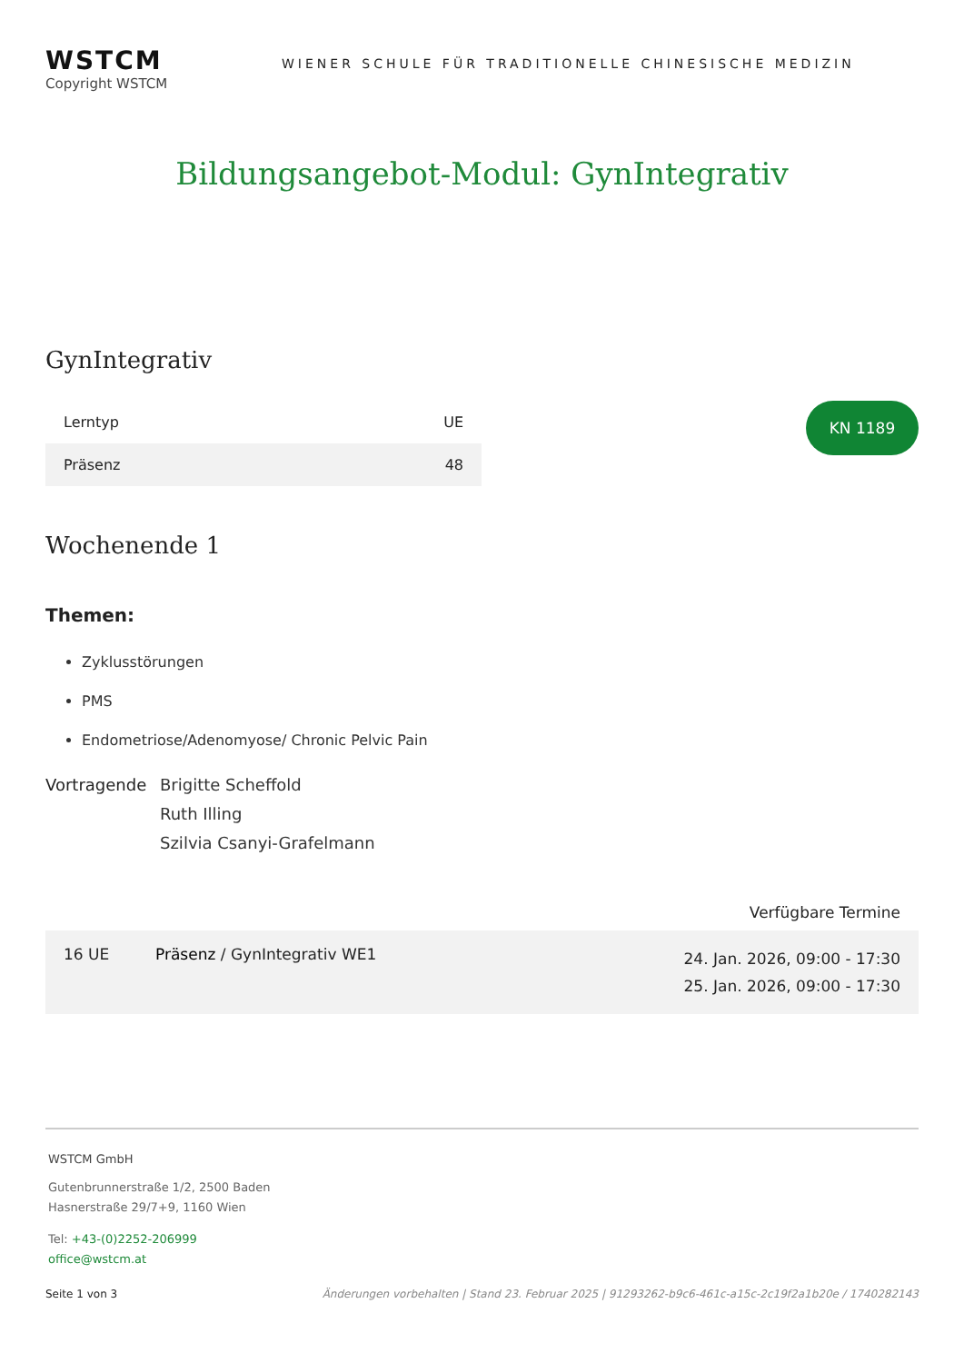WSTCM
Copyright WSTCM
WIENER SCHULE FÜR TRADITIONELLE CHINESISCHE MEDIZIN
Bildungsangebot-Modul: GynIntegrativ
GynIntegrativ
| Lerntyp | UE |
| --- | --- |
| Präsenz | 48 |
KN 1189
Wochenende 1
Themen:
Zyklusstörungen
PMS
Endometriose/Adenomyose/ Chronic Pelvic Pain
Vortragende Brigitte Scheffold
Ruth Illing
Szilvia Csanyi-Grafelmann
Verfügbare Termine
| 16 UE | Präsenz / GynIntegrativ WE1 | 24. Jan. 2026, 09:00 - 17:30 25. Jan. 2026, 09:00 - 17:30 |
WSTCM GmbH
Gutenbrunnerstraße 1/2, 2500 Baden
Hasnerstraße 29/7+9, 1160 Wien
Tel: +43-(0)2252-206999
office@wstcm.at
Seite 1 von 3 Änderungen vorbehalten | Stand 23. Februar 2025 | 91293262-b9c6-461c-a15c-2c19f2a1b20e / 1740282143